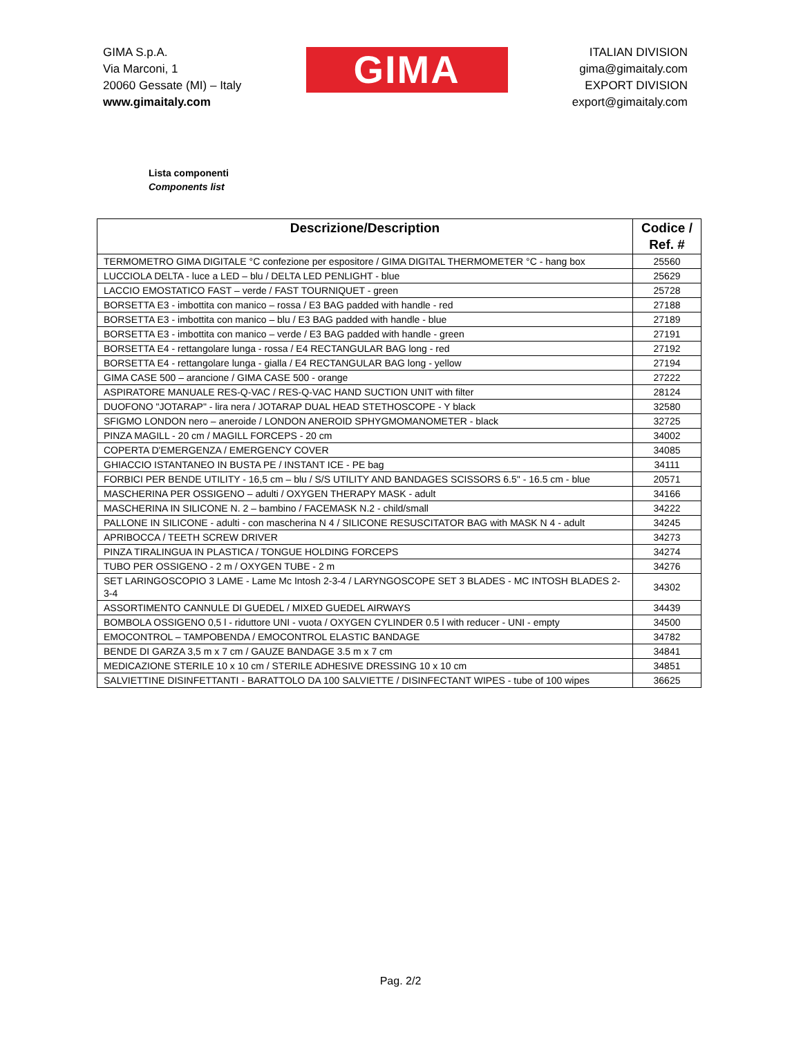GIMA S.p.A.
Via Marconi, 1
20060 Gessate (MI) – Italy
www.gimaitaly.com
GIMA
ITALIAN DIVISION
gima@gimaitaly.com
EXPORT DIVISION
export@gimaitaly.com
Lista componenti
Components list
| Descrizione/Description | Codice / Ref. # |
| --- | --- |
| TERMOMETRO GIMA DIGITALE °C confezione per espositore / GIMA DIGITAL THERMOMETER °C - hang box | 25560 |
| LUCCIOLA DELTA - luce a LED – blu / DELTA LED PENLIGHT - blue | 25629 |
| LACCIO EMOSTATICO FAST – verde / FAST TOURNIQUET - green | 25728 |
| BORSETTA E3 - imbottita con manico – rossa / E3 BAG padded with handle - red | 27188 |
| BORSETTA E3 - imbottita con manico – blu / E3 BAG padded with handle - blue | 27189 |
| BORSETTA E3 - imbottita con manico – verde / E3 BAG padded with handle - green | 27191 |
| BORSETTA E4 - rettangolare lunga - rossa / E4 RECTANGULAR BAG long - red | 27192 |
| BORSETTA E4 - rettangolare lunga - gialla / E4 RECTANGULAR BAG long - yellow | 27194 |
| GIMA CASE 500 – arancione / GIMA CASE 500 - orange | 27222 |
| ASPIRATORE MANUALE RES-Q-VAC / RES-Q-VAC HAND SUCTION UNIT with filter | 28124 |
| DUOFONO "JOTARAP" - lira nera / JOTARAP DUAL HEAD STETHOSCOPE - Y black | 32580 |
| SFIGMO LONDON nero – aneroide / LONDON ANEROID SPHYGMOMANOMETER - black | 32725 |
| PINZA MAGILL - 20 cm / MAGILL FORCEPS - 20 cm | 34002 |
| COPERTA D'EMERGENZA / EMERGENCY COVER | 34085 |
| GHIACCIO ISTANTANEO IN BUSTA PE / INSTANT ICE - PE bag | 34111 |
| FORBICI PER BENDE UTILITY - 16,5 cm – blu / S/S UTILITY AND BANDAGES SCISSORS 6.5" - 16.5 cm - blue | 20571 |
| MASCHERINA PER OSSIGENO – adulti / OXYGEN THERAPY MASK - adult | 34166 |
| MASCHERINA IN SILICONE N. 2 – bambino / FACEMASK N.2 - child/small | 34222 |
| PALLONE IN SILICONE - adulti - con mascherina N 4 / SILICONE RESUSCITATOR BAG with MASK N 4 - adult | 34245 |
| APRIBOCCA / TEETH SCREW DRIVER | 34273 |
| PINZA TIRALINGUA IN PLASTICA / TONGUE HOLDING FORCEPS | 34274 |
| TUBO PER OSSIGENO - 2 m / OXYGEN TUBE - 2 m | 34276 |
| SET LARINGOSCOPIO 3 LAME - Lame Mc Intosh 2-3-4 / LARYNGOSCOPE SET 3 BLADES - MC INTOSH BLADES 2-3-4 | 34302 |
| ASSORTIMENTO CANNULE DI GUEDEL / MIXED GUEDEL AIRWAYS | 34439 |
| BOMBOLA OSSIGENO 0,5 l - riduttore UNI - vuota / OXYGEN CYLINDER 0.5 l with reducer - UNI - empty | 34500 |
| EMOCONTROL – TAMPOBENDA / EMOCONTROL ELASTIC BANDAGE | 34782 |
| BENDE DI GARZA 3,5 m x 7 cm / GAUZE BANDAGE 3.5 m x 7 cm | 34841 |
| MEDICAZIONE STERILE 10 x 10 cm / STERILE ADHESIVE DRESSING 10 x 10 cm | 34851 |
| SALVIETTINE DISINFETTANTI - BARATTOLO DA 100 SALVIETTE / DISINFECTANT WIPES - tube of 100 wipes | 36625 |
Pag. 2/2